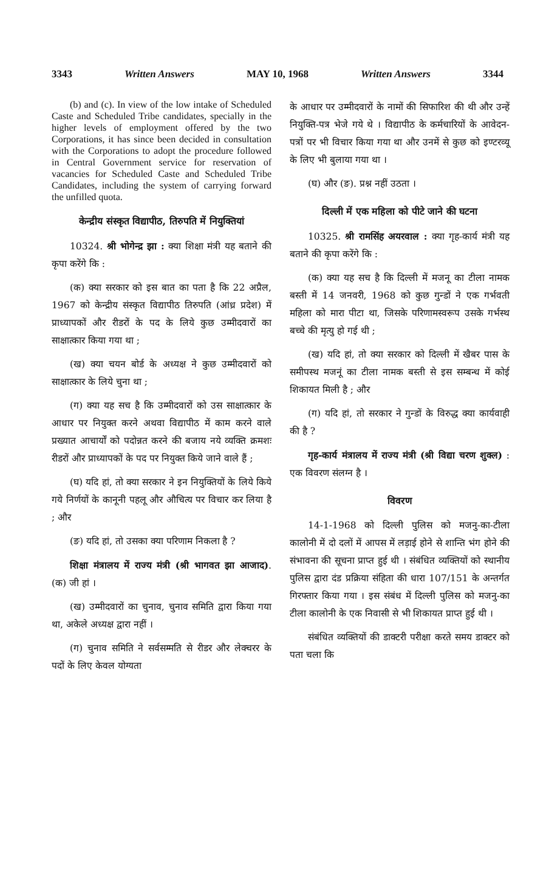3343 Written Answers MAY 10, 1968 Written Answers 3344
(b) and (c). In view of the low intake of Scheduled Caste and Scheduled Tribe candidates, specially in the higher levels of employment offered by the two Corporations, it has since been decided in consultation with the Corporations to adopt the procedure followed in Central Government service for reservation of vacancies for Scheduled Caste and Scheduled Tribe Candidates, including the system of carrying forward the unfilled quota.
केन्द्रीय संस्कृत विद्यापीठ, तिरुपति में नियुक्तियां
10324. श्री भोगेन्द्र झा : क्या शिक्षा मंत्री यह बताने की कृपा करेंगे कि :
(क) क्या सरकार को इस बात का पता है कि 22 अप्रैल, 1967 को केन्द्रीय संस्कृत विद्यापीठ तिरुपति (आंध्र प्रदेश) में प्राध्यापकों और रीडरों के पद के लिये कुछ उम्मीदवारों का साक्षात्कार किया गया था ;
(ख) क्या चयन बोर्ड के अध्यक्ष ने कुछ उम्मीदवारों को साक्षात्कार के लिये चुना था ;
(ग) क्या यह सच है कि उम्मीदवारों को उस साक्षात्कार के आधार पर नियुक्त करने अथवा विद्यापीठ में काम करने वाले प्रख्यात आचार्यों को पदोन्नत करने की बजाय नये व्यक्ति क्रमशः रीडरों और प्राध्यापकों के पद पर नियुक्त किये जाने वाले हैं ;
(घ) यदि हां, तो क्या सरकार ने इन नियुक्तियों के लिये किये गये निर्णयों के कानूनी पहलू और औचित्य पर विचार कर लिया है ; और
(ङ) यदि हां, तो उसका क्या परिणाम निकला है ?
शिक्षा मंत्रालय में राज्य मंत्री (श्री भागवत झा आजाद). (क) जी हां ।
(ख) उम्मीदवारों का चुनाव, चुनाव समिति द्वारा किया गया था, अकेले अध्यक्ष द्वारा नहीं ।
(ग) चुनाव समिति ने सर्वसम्मति से रीडर और लेक्चरर के पदों के लिए केवल योग्यता
के आधार पर उम्मीदवारों के नामों की सिफारिश की थी और उन्हें नियुक्ति-पत्र भेजे गये थे । विद्यापीठ के कर्मचारियों के आवेदन-पत्रों पर भी विचार किया गया था और उनमें से कुछ को इण्टरव्यू के लिए भी बुलाया गया था ।
(घ) और (ङ). प्रश्न नहीं उठता ।
दिल्ली में एक महिला को पीटे जाने की घटना
10325. श्री रामसिंह अयरवाल : क्या गृह-कार्य मंत्री यह बताने की कृपा करेंगे कि :
(क) क्या यह सच है कि दिल्ली में मजनू का टीला नामक बस्ती में 14 जनवरी, 1968 को कुछ गुन्डों ने एक गर्भवती महिला को मारा पीटा था, जिसके परिणामस्वरूप उसके गर्भस्थ बच्चे की मृत्यु हो गई थी ;
(ख) यदि हां, तो क्या सरकार को दिल्ली में खैबर पास के समीपस्थ मजनूं का टीला नामक बस्ती से इस सम्बन्ध में कोई शिकायत मिली है ; और
(ग) यदि हां, तो सरकार ने गुन्डों के विरुद्ध क्या कार्यवाही की है ?
गृह-कार्य मंत्रालय में राज्य मंत्री (श्री विद्या चरण शुक्ल) : एक विवरण संलग्न है ।
विवरण
14-1-1968 को दिल्ली पुलिस को मजनु-का-टीला कालोनी में दो दलों में आपस में लड़ाई होने से शान्ति भंग होने की संभावना की सूचना प्राप्त हुई थी । संबंधित व्यक्तियों को स्थानीय पुलिस द्वारा दंड प्रक्रिया संहिता की धारा 107/151 के अन्तर्गत गिरफ्तार किया गया । इस संबंध में दिल्ली पुलिस को मजनु-का टीला कालोनी के एक निवासी से भी शिकायत प्राप्त हुई थी ।
संबंधित व्यक्तियों की डाक्टरी परीक्षा करते समय डाक्टर को पता चला कि